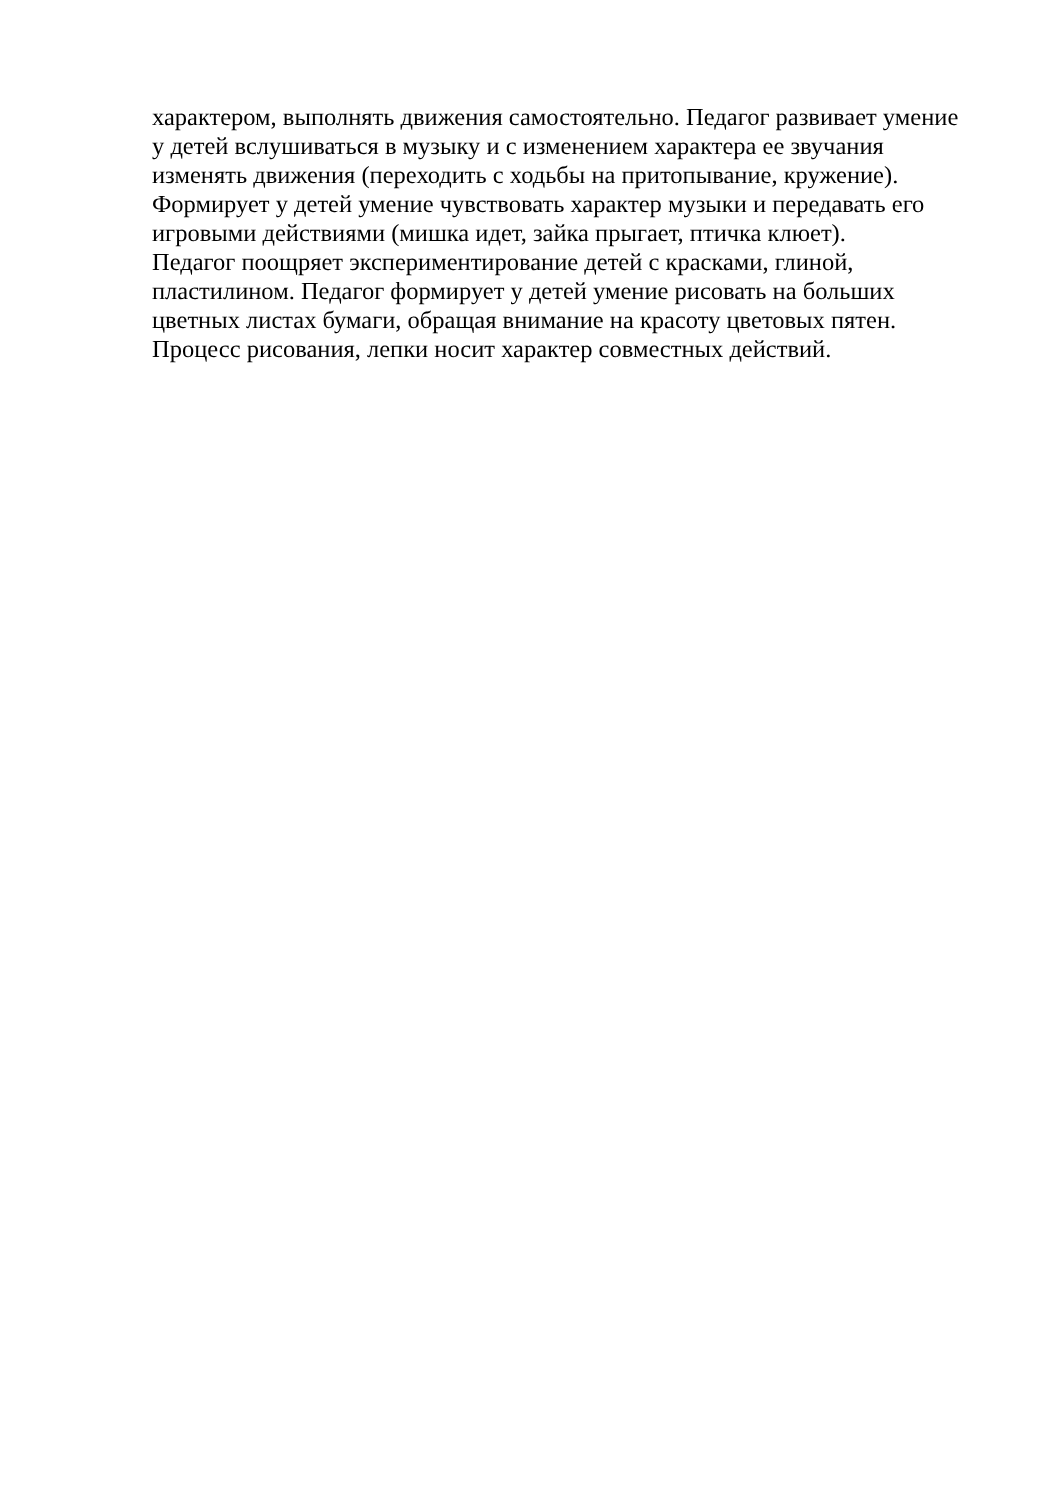характером, выполнять движения самостоятельно. Педагог развивает умение
у детей вслушиваться в музыку и с изменением характера ее звучания
изменять движения (переходить с ходьбы на притопывание, кружение).
Формирует у детей умение чувствовать характер музыки и передавать его
игровыми действиями (мишка идет, зайка прыгает, птичка клюет).
Педагог поощряет экспериментирование детей с красками, глиной,
пластилином. Педагог формирует у детей умение рисовать на больших
цветных листах бумаги, обращая внимание на красоту цветовых пятен.
Процесс рисования, лепки носит характер совместных действий.